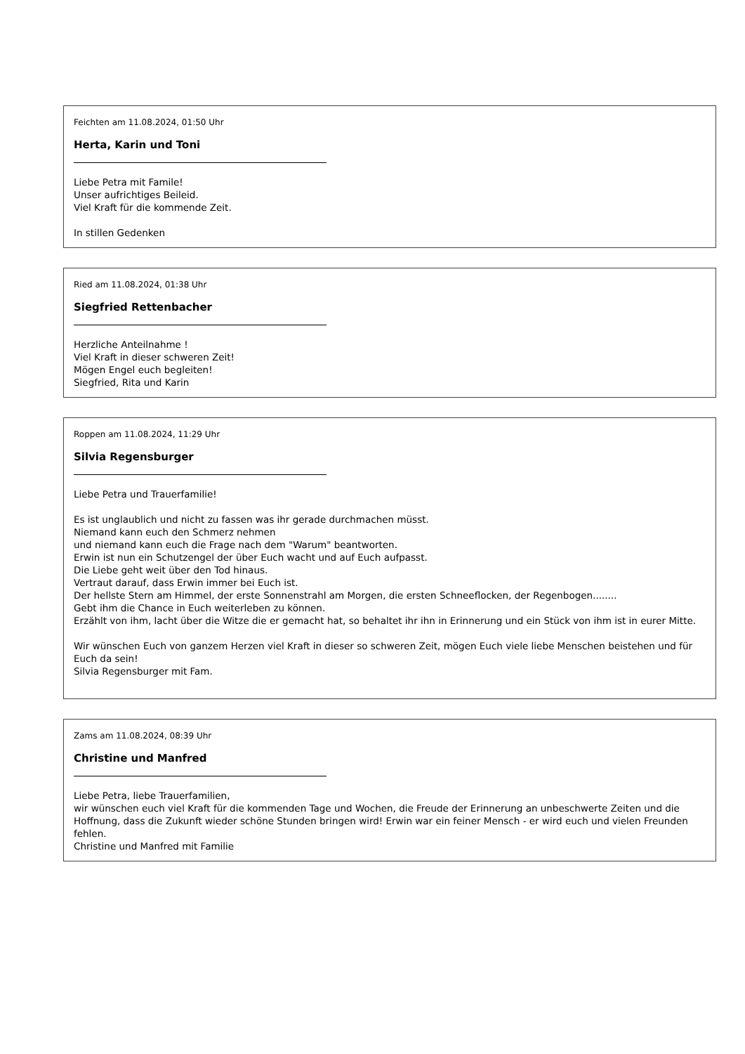Feichten am 11.08.2024, 01:50 Uhr
Herta, Karin und Toni
Liebe Petra mit Famile!
Unser aufrichtiges Beileid.
Viel Kraft für die kommende Zeit.
In stillen Gedenken
Ried am 11.08.2024, 01:38 Uhr
Siegfried Rettenbacher
Herzliche Anteilnahme !
Viel Kraft in dieser schweren Zeit!
Mögen Engel euch begleiten!
Siegfried, Rita und Karin
Roppen am 11.08.2024, 11:29 Uhr
Silvia Regensburger
Liebe Petra und Trauerfamilie!
Es ist unglaublich und nicht zu fassen was ihr gerade durchmachen müsst.
Niemand kann euch den Schmerz nehmen
und niemand kann euch die Frage nach dem "Warum" beantworten.
Erwin ist nun ein Schutzengel der über Euch wacht und auf Euch aufpasst.
Die Liebe geht weit über den Tod hinaus.
Vertraut darauf, dass Erwin immer bei Euch ist.
Der hellste Stern am Himmel, der erste Sonnenstrahl am Morgen, die ersten Schneeflocken, der Regenbogen........
Gebt ihm die Chance in Euch weiterleben zu können.
Erzählt von ihm, lacht über die Witze die er gemacht hat, so behaltet ihr ihn in Erinnerung und ein Stück von ihm ist in eurer Mitte.
Wir wünschen Euch von ganzem Herzen viel Kraft in dieser so schweren Zeit, mögen Euch viele liebe Menschen beistehen und für Euch da sein!
Silvia Regensburger mit Fam.
Zams am 11.08.2024, 08:39 Uhr
Christine und Manfred
Liebe Petra, liebe Trauerfamilien,
wir wünschen euch viel Kraft für die kommenden Tage und Wochen, die Freude der Erinnerung an unbeschwerte Zeiten und die Hoffnung, dass die Zukunft wieder schöne Stunden bringen wird! Erwin war ein feiner Mensch - er wird euch und vielen Freunden fehlen.
Christine und Manfred mit Familie